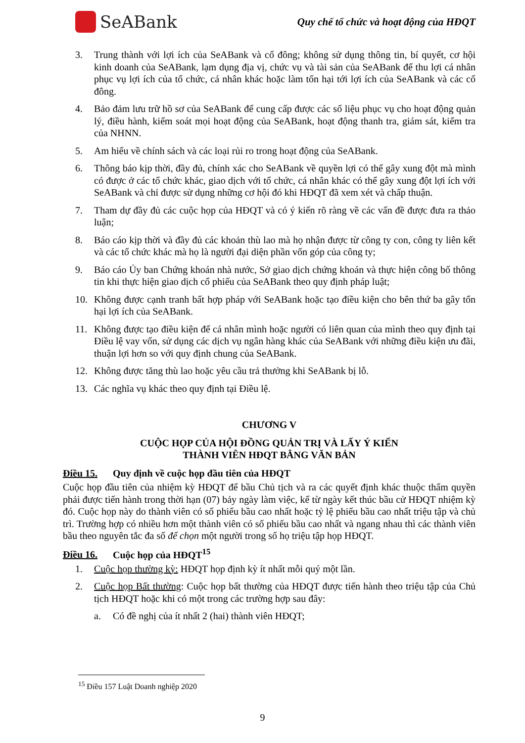SeABank
Quy chế tổ chức và hoạt động của HĐQT
3. Trung thành với lợi ích của SeABank và cổ đông; không sử dụng thông tin, bí quyết, cơ hội kinh doanh của SeABank, lạm dụng địa vị, chức vụ và tài sản của SeABank để thu lợi cá nhân phục vụ lợi ích của tổ chức, cá nhân khác hoặc làm tổn hại tới lợi ích của SeABank và các cổ đông.
4. Bảo đảm lưu trữ hồ sơ của SeABank để cung cấp được các số liệu phục vụ cho hoạt động quản lý, điều hành, kiểm soát mọi hoạt động của SeABank, hoạt động thanh tra, giám sát, kiểm tra của NHNN.
5. Am hiểu về chính sách và các loại rủi ro trong hoạt động của SeABank.
6. Thông báo kịp thời, đầy đủ, chính xác cho SeABank về quyền lợi có thể gây xung đột mà mình có được ở các tổ chức khác, giao dịch với tổ chức, cá nhân khác có thể gây xung đột lợi ích với SeABank và chỉ được sử dụng những cơ hội đó khi HĐQT đã xem xét và chấp thuận.
7. Tham dự đầy đủ các cuộc họp của HĐQT và có ý kiến rõ ràng về các vấn đề được đưa ra thảo luận;
8. Báo cáo kịp thời và đầy đủ các khoản thù lao mà họ nhận được từ công ty con, công ty liên kết và các tổ chức khác mà họ là người đại diện phần vốn góp của công ty;
9. Báo cáo Ủy ban Chứng khoán nhà nước, Sở giao dịch chứng khoán và thực hiện công bố thông tin khi thực hiện giao dịch cổ phiếu của SeABank theo quy định pháp luật;
10. Không được cạnh tranh bất hợp pháp với SeABank hoặc tạo điều kiện cho bên thứ ba gây tổn hại lợi ích của SeABank.
11. Không được tạo điều kiện để cá nhân mình hoặc người có liên quan của mình theo quy định tại Điều lệ vay vốn, sử dụng các dịch vụ ngân hàng khác của SeABank với những điều kiện ưu đãi, thuận lợi hơn so với quy định chung của SeABank.
12. Không được tăng thù lao hoặc yêu cầu trả thưởng khi SeABank bị lỗ.
13. Các nghĩa vụ khác theo quy định tại Điều lệ.
CHƯƠNG V
CUỘC HỌP CỦA HỘI ĐỒNG QUẢN TRỊ VÀ LẤY Ý KIẾN
THÀNH VIÊN HĐQT BẰNG VĂN BẢN
Điều 15. Quy định về cuộc họp đầu tiên của HĐQT
Cuộc họp đầu tiên của nhiệm kỳ HĐQT để bầu Chủ tịch và ra các quyết định khác thuộc thẩm quyền phải được tiến hành trong thời hạn (07) bảy ngày làm việc, kể từ ngày kết thúc bầu cử HĐQT nhiệm kỳ đó. Cuộc họp này do thành viên có số phiếu bầu cao nhất hoặc tỷ lệ phiếu bầu cao nhất triệu tập và chủ trì. Trường hợp có nhiều hơn một thành viên có số phiếu bầu cao nhất và ngang nhau thì các thành viên bầu theo nguyên tắc đa số để chọn một người trong số họ triệu tập họp HĐQT.
Điều 16. Cuộc họp của HĐQT<sup>15</sup>
1. Cuộc họp thường kỳ: HĐQT họp định kỳ ít nhất mỗi quý một lần.
2. Cuộc họp Bất thường: Cuộc họp bất thường của HĐQT được tiến hành theo triệu tập của Chủ tịch HĐQT hoặc khi có một trong các trường hợp sau đây:
a. Có đề nghị của ít nhất 2 (hai) thành viên HĐQT;
<sup>15</sup> Điều 157 Luật Doanh nghiệp 2020
9